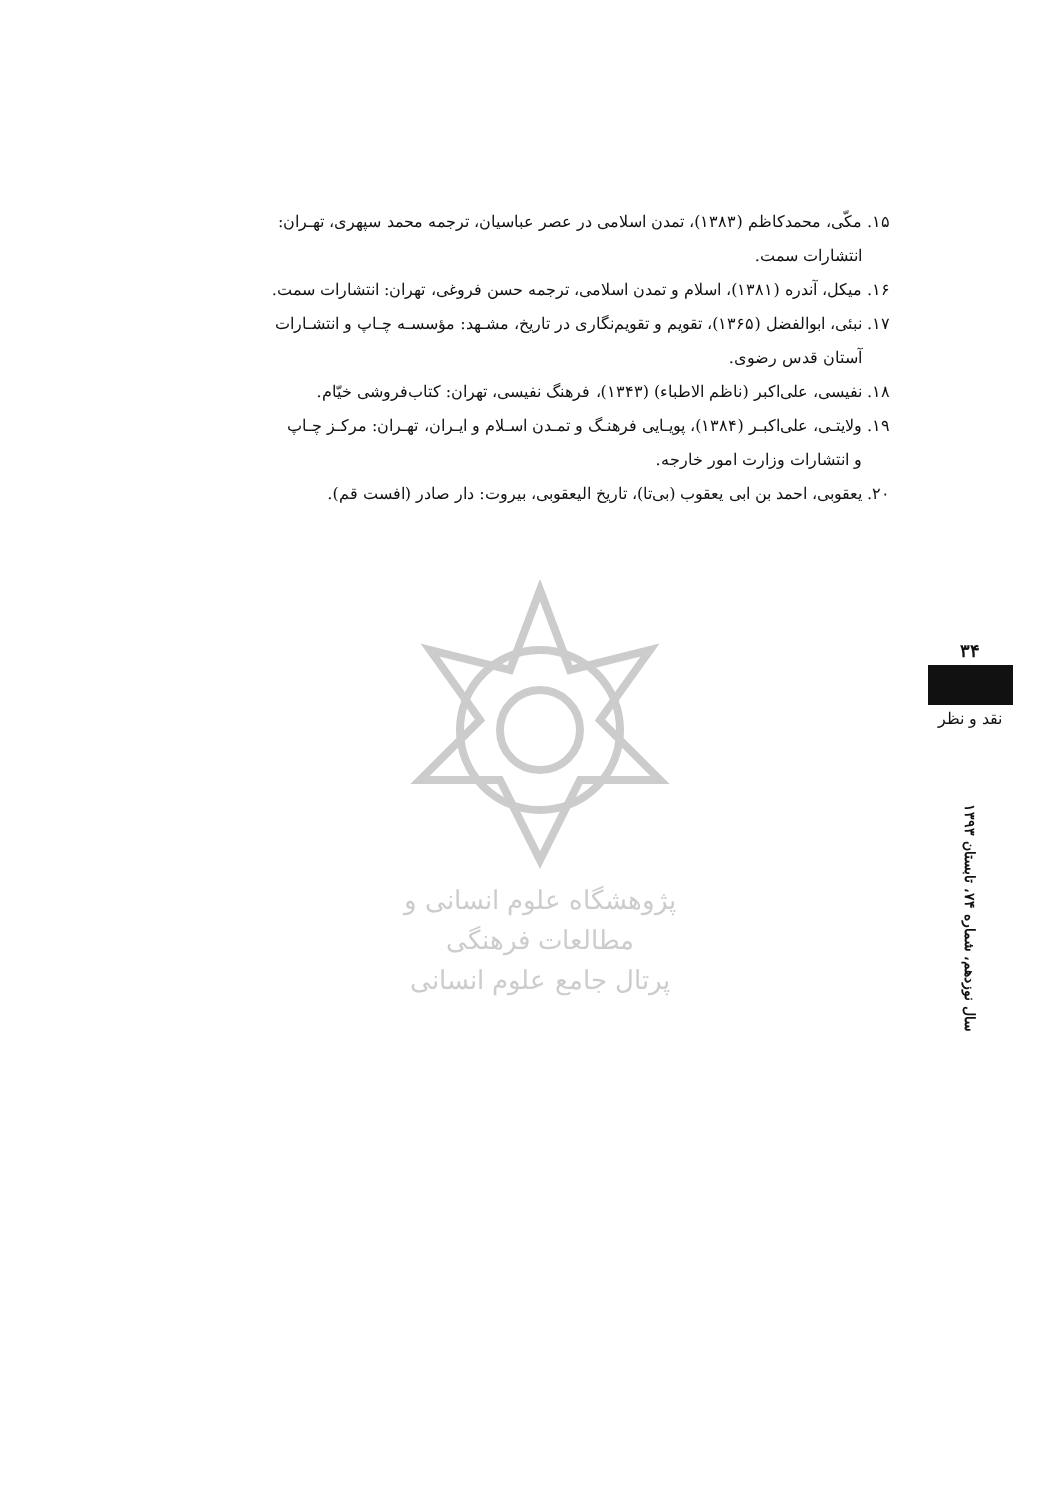۱۵. مکّی، محمدکاظم (۱۳۸۳)، تمدن اسلامی در عصر عباسیان، ترجمه محمد سپهری، تهـران:
انتشارات سمت.
۱۶. میکل، آندره (۱۳۸۱)، اسلام و تمدن اسلامی، ترجمه حسن فروغی، تهران: انتشارات سمت.
۱۷. نبئی، ابوالفضل (۱۳۶۵)، تقویم و تقویم‌نگاری در تاریخ، مشـهد: مؤسسـه چـاپ و انتشـارات
آستان قدس رضوی.
۱۸. نفیسی، علی‌اکبر (ناظم الاطباء) (۱۳۴۳)، فرهنگ نفیسی، تهران: کتاب‌فروشی خیّام.
۱۹. ولایتـی، علی‌اکبـر (۱۳۸۴)، پویـایی فرهنـگ و تمـدن اسـلام و ایـران، تهـران: مرکـز چـاپ
و انتشارات وزارت امور خارجه.
۲۰. یعقوبی، احمد بن ابی یعقوب (بی‌تا)، تاریخ الیعقوبی، بیروت: دار صادر (افست قم).
پژوهشگاه علوم انسانی و مطالعات فرهنگی
پرتال جامع علوم انسانی
۳۴
نقد و نظر
سال نوزدهم، شماره ۷۴، تابستان ۱۳۹۳